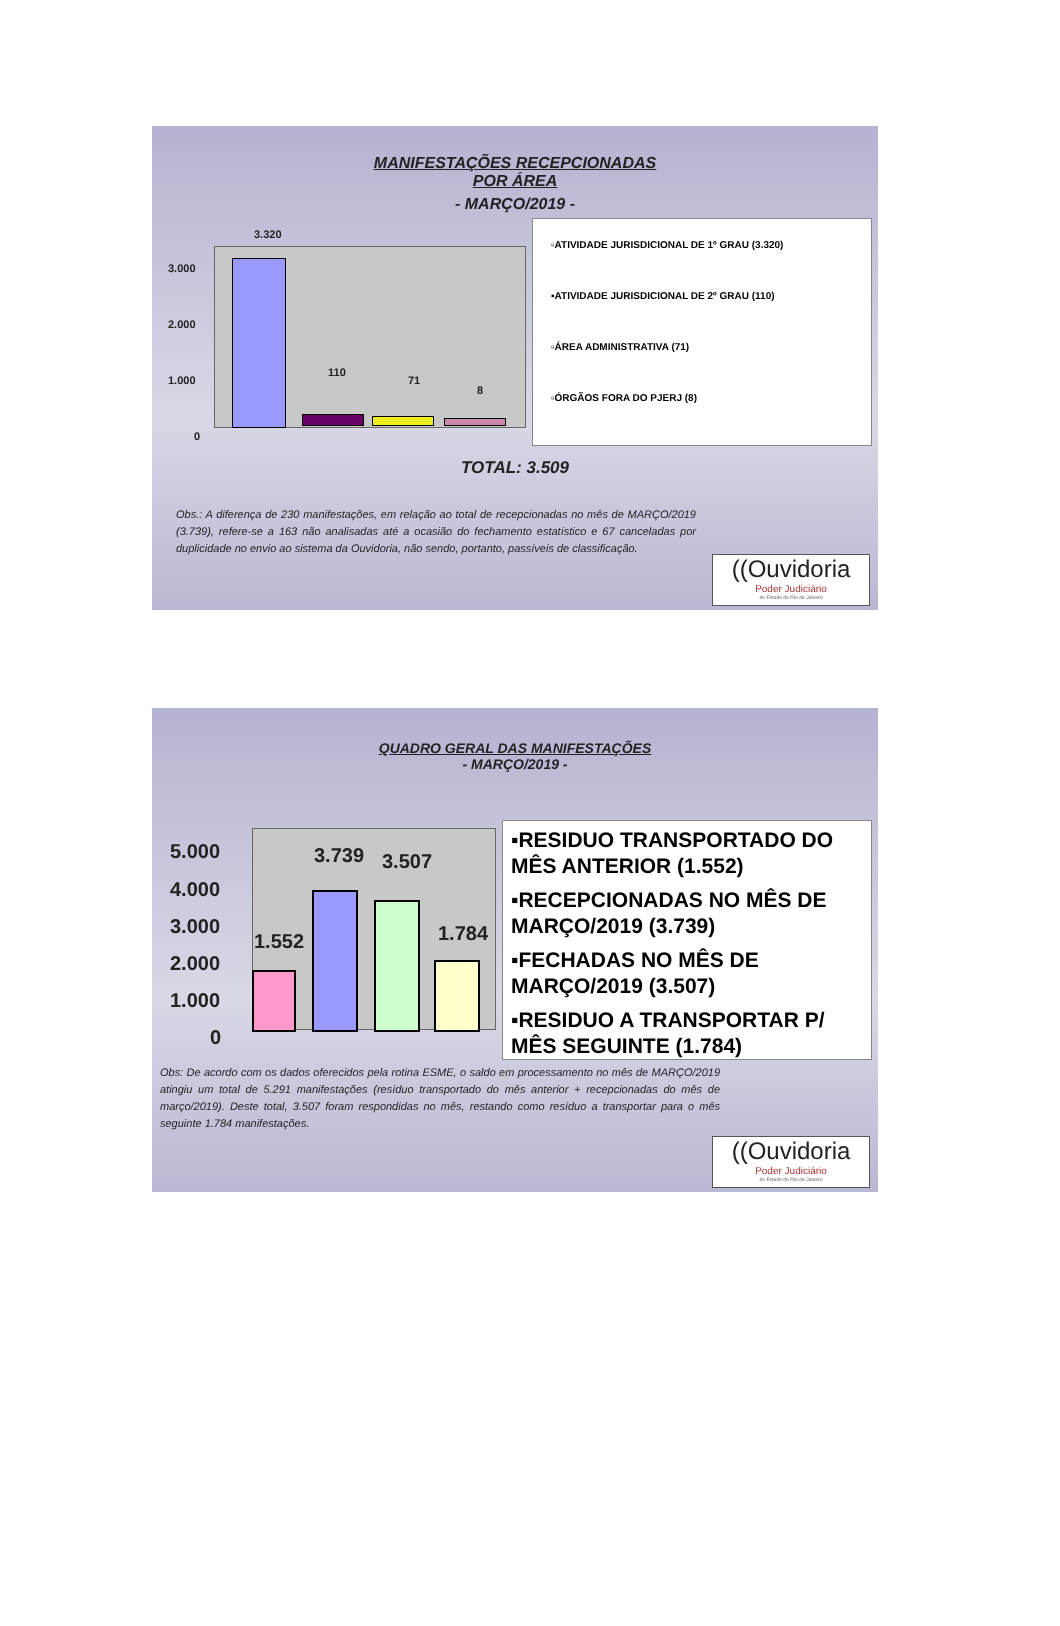MANIFESTAÇÕES RECEPCIONADAS
POR ÁREA
- MARÇO/2019 -
3.000
2.000
1.000
0
3.320
110
71
8
▫ATIVIDADE JURISDICIONAL DE 1º GRAU (3.320)
▪ATIVIDADE JURISDICIONAL DE 2º GRAU (110)
▫ÁREA ADMINISTRATIVA (71)
▫ÓRGÃOS FORA DO PJERJ (8)
TOTAL: 3.509
Obs.: A diferença de 230 manifestações, em relação ao total de recepcionadas no mês de MARÇO/2019 (3.739), refere-se a 163 não analisadas até a ocasião do fechamento estatístico e 67 canceladas por duplicidade no envio ao sistema da Ouvidoria, não sendo, portanto, passíveis de classificação.
((Ouvidoria
Poder Judiciário
do Estado do Rio de Janeiro
QUADRO GERAL DAS MANIFESTAÇÕES
- MARÇO/2019 -
5.000
4.000
3.000
2.000
1.000
0
1.552
3.739 3.507
1.784
▪RESIDUO TRANSPORTADO DO MÊS ANTERIOR (1.552)
▪RECEPCIONADAS NO MÊS DE MARÇO/2019 (3.739)
▪FECHADAS NO MÊS DE MARÇO/2019 (3.507)
▪RESIDUO A TRANSPORTAR P/ MÊS SEGUINTE (1.784)
Obs: De acordo com os dados oferecidos pela rotina ESME, o saldo em processamento no mês de MARÇO/2019 atingiu um total de 5.291 manifestações (resíduo transportado do mês anterior + recepcionadas do mês de março/2019). Deste total, 3.507 foram respondidas no mês, restando como resíduo a transportar para o mês seguinte 1.784 manifestações.
((Ouvidoria
Poder Judiciário
do Estado do Rio de Janeiro